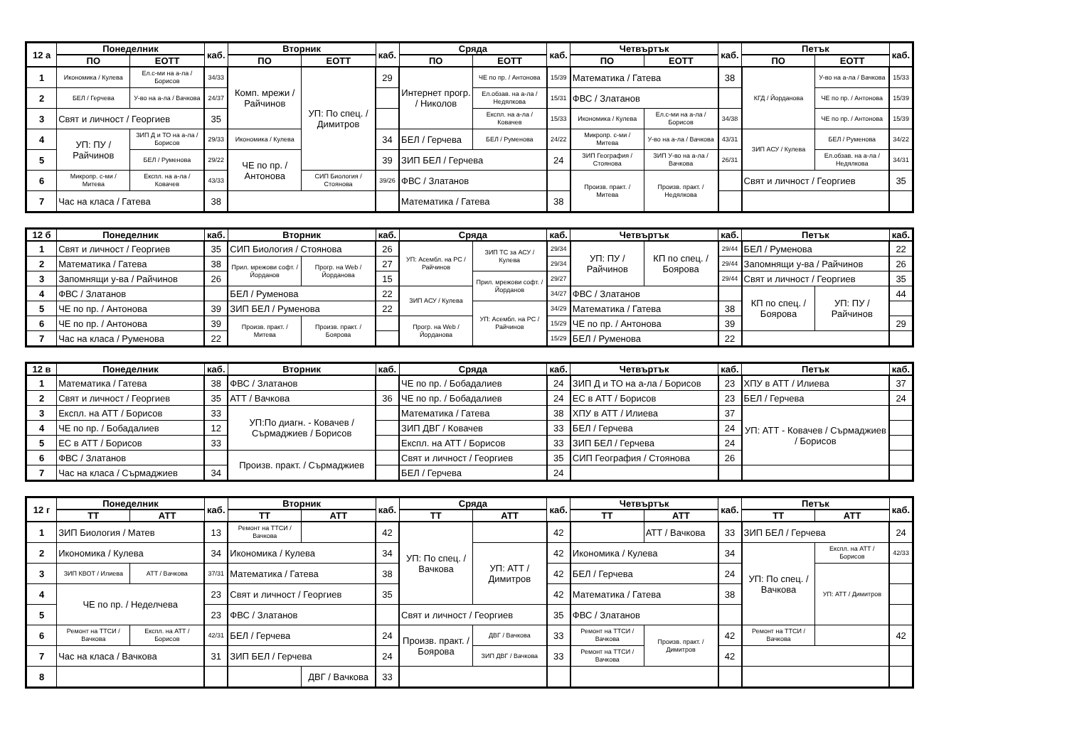| 12 а | Понеделник | | каб. | Вторник | | каб. | Сряда | | каб. | Четвъртък | | каб. | Петък | | каб. |
| --- | --- | --- | --- | --- | --- | --- | --- | --- | --- | --- | --- | --- | --- | --- | --- |
| | ПО | ЕОТТ | | ПО | ЕОТТ | | ПО | ЕОТТ | | ПО | ЕОТТ | | ПО | ЕОТТ | |
| 1 | Икономика / Кулева | Ел.с-ми на а-ла / Борисов | 34/33 | Комп. мрежи / Райчинов | УП: По спец. / Димитров | 29 | Интернет прогр. / Николов | ЧЕ по пр. / Антонова | 15/39 | Математика / Гатева | | 38 | КГД / Йорданова | У-во на а-ла / Вачкова | 15/33 |
| 2 | БЕЛ / Герчева | У-во на а-ла / Вачкова | 24/37 | | | | | Ел.обзав. на а-ла / Недялкова | 15/31 | ФВС / Златанов | | | | ЧЕ по пр. / Антонова | 15/39 |
| 3 | Свят и личност / Георгиев | | 35 | | | | | Експл. на а-ла / Ковачев | 15/33 | Икономика / Кулева | Ел.с-ми на а-ла / Борисов | 34/38 | | ЧЕ по пр. / Антонова | 15/39 |
| 4 | УП: ПУ / Райчинов | ЗИП Д и ТО на а-ла / Борисов | 29/33 | Икономика / Кулева | | 34 | БЕЛ / Герчева | БЕЛ / Руменова | 24/22 | Микропр. с-ми / Митева | У-во на а-ла / Вачкова | 43/31 | ЗИП АСУ / Кулева | БЕЛ / Руменова | 34/22 |
| 5 | | БЕЛ / Руменова | 29/22 | ЧЕ по пр. / Антонова | | 39 | ЗИП БЕЛ / Герчева | | 24 | ЗИП География / Стоянова | ЗИП У-во на а-ла / Вачкова | 26/31 | | Ел.обзав. на а-ла / Недялкова | 34/31 |
| 6 | Микропр. с-ми / Митева | Експл. на а-ла / Ковачев | 43/33 | | СИП Биология / Стоянова | 39/26 | ФВС / Златанов | | | Произв. практ. / Митева | Произв. практ. / Недялкова | | Свят и личност / Георгиев | | 35 |
| 7 | Час на класа / Гатева | | 38 | | | | Математика / Гатева | | 38 | | | | | | |
| 12 б | Понеделник | каб. | Вторник | | каб. | Сряда | | каб. | Четвъртък | | каб. | Петък | | каб. |
| --- | --- | --- | --- | --- | --- | --- | --- | --- | --- | --- | --- | --- | --- | --- |
| 1 | Свят и личност / Георгиев | 35 | СИП Биология / Стоянова | | 26 | УП: Асембл. на PC / Райчинов | ЗИП ТС за АСУ / Кулева | 29/34 | УП: ПУ / Райчинов | КП по спец. / Боярова | 29/44 | БЕЛ / Руменова | | 22 |
| 2 | Математика / Гатева | 38 | Прил. мрежови софт. / Йорданов | Прогр. на Web / Йорданова | 27 | | | 29/34 | | | 29/44 | Запомнящи у-ва / Райчинов | | 26 |
| 3 | Запомнящи у-ва / Райчинов | 26 | | | 15 | | Прил. мрежови софт. / Йорданов | 29/27 | | | 29/44 | Свят и личност / Георгиев | | 35 |
| 4 | ФВС / Златанов | | БЕЛ / Руменова | | 22 | ЗИП АСУ / Кулева | | 34/27 | ФВС / Златанов | | | КП по спец. / Боярова | УП: ПУ / Райчинов | 44 |
| 5 | ЧЕ по пр. / Антонова | 39 | ЗИП БЕЛ / Руменова | | 22 | | УП: Асембл. на PC / Райчинов | 34/29 | Математика / Гатева | | 38 | | | |
| 6 | ЧЕ по пр. / Антонова | 39 | Произв. практ. / Митева | Произв. практ. / Боярова | | Прогр. на Web / Йорданова | | 15/29 | ЧЕ по пр. / Антонова | | 39 | | | 29 |
| 7 | Час на класа / Руменова | 22 | | | | | | 15/29 | БЕЛ / Руменова | | 22 | | | |
| 12 в | Понеделник | каб. | Вторник | каб. | Сряда | каб. | Четвъртък | каб. | Петък | каб. |
| --- | --- | --- | --- | --- | --- | --- | --- | --- | --- | --- |
| 1 | Математика / Гатева | 38 | ФВС / Златанов | | ЧЕ по пр. / Бобадалиев | 24 | ЗИП Д и ТО на а-ла / Борисов | 23 | ХПУ в АТТ / Илиева | 37 |
| 2 | Свят и личност / Георгиев | 35 | АТТ / Вачкова | 36 | ЧЕ по пр. / Бобадалиев | 24 | ЕС в АТТ / Борисов | 23 | БЕЛ / Герчева | 24 |
| 3 | Експл. на АТТ / Борисов | 33 | УП:По диагн. - Ковачев / Сърмаджиев / Борисов | | Математика / Гатева | 38 | ХПУ в АТТ / Илиева | 37 | УП: АТТ - Ковачев / Сърмаджиев / Борисов | |
| 4 | ЧЕ по пр. / Бобадалиев | 12 | | | ЗИП ДВГ / Ковачев | 33 | БЕЛ / Герчева | 24 | | |
| 5 | ЕС в АТТ / Борисов | 33 | | | Експл. на АТТ / Борисов | 33 | ЗИП БЕЛ / Герчева | 24 | | |
| 6 | ФВС / Златанов | | Произв. практ. / Сърмаджиев | | Свят и личност / Георгиев | 35 | СИП География / Стоянова | 26 | | |
| 7 | Час на класа / Сърмаджиев | 34 | | | БЕЛ / Герчева | 24 | | | | |
| 12 г | Понеделник | | каб. | Вторник | | каб. | Сряда | | каб. | Четвъртък | | каб. | Петък | | каб. |
| --- | --- | --- | --- | --- | --- | --- | --- | --- | --- | --- | --- | --- | --- | --- | --- |
| | ТТ | АТТ | | ТТ | АТТ | | ТТ | АТТ | | ТТ | АТТ | | ТТ | АТТ | |
| 1 | ЗИП Биология / Матев | | 13 | Ремонт на ТТСИ / Вачкова | | 42 | УП: По спец. / Вачкова | | 42 | | АТТ / Вачкова | 33 | ЗИП БЕЛ / Герчева | | 24 |
| 2 | Икономика / Кулева | | 34 | Икономика / Кулева | | 34 | | УП: АТТ / Димитров | 42 | Икономика / Кулева | | 34 | УП: По спец. / Вачкова | Експл. на АТТ / Борисов | 42/33 |
| 3 | ЗИП КВОТ / Илиева | АТТ / Вачкова | 37/31 | Математика / Гатева | | 38 | | | 42 | БЕЛ / Герчева | | 24 | | УП: АТТ / Димитров | |
| 4 | ЧЕ по пр. / Неделчева | | 23 | Свят и личност / Георгиев | | 35 | | | 42 | Математика / Гатева | | 38 | | | |
| 5 | | | 23 | ФВС / Златанов | | | Свят и личност / Георгиев | | 35 | ФВС / Златанов | | | | | |
| 6 | Ремонт на ТТСИ / Вачкова | Експл. на АТТ / Борисов | 42/31 | БЕЛ / Герчева | | 24 | Произв. практ. / Боярова | ДВГ / Вачкова | 33 | Ремонт на ТТСИ / Вачкова | Произв. практ. / Димитров | 42 | Ремонт на ТТСИ / Вачкова | | 42 |
| 7 | Час на класа / Вачкова | | 31 | ЗИП БЕЛ / Герчева | | 24 | | ЗИП ДВГ / Вачкова | 33 | Ремонт на ТТСИ / Вачкова | | 42 | | | |
| 8 | | | | | ДВГ / Вачкова | 33 | | | | | | | | | |